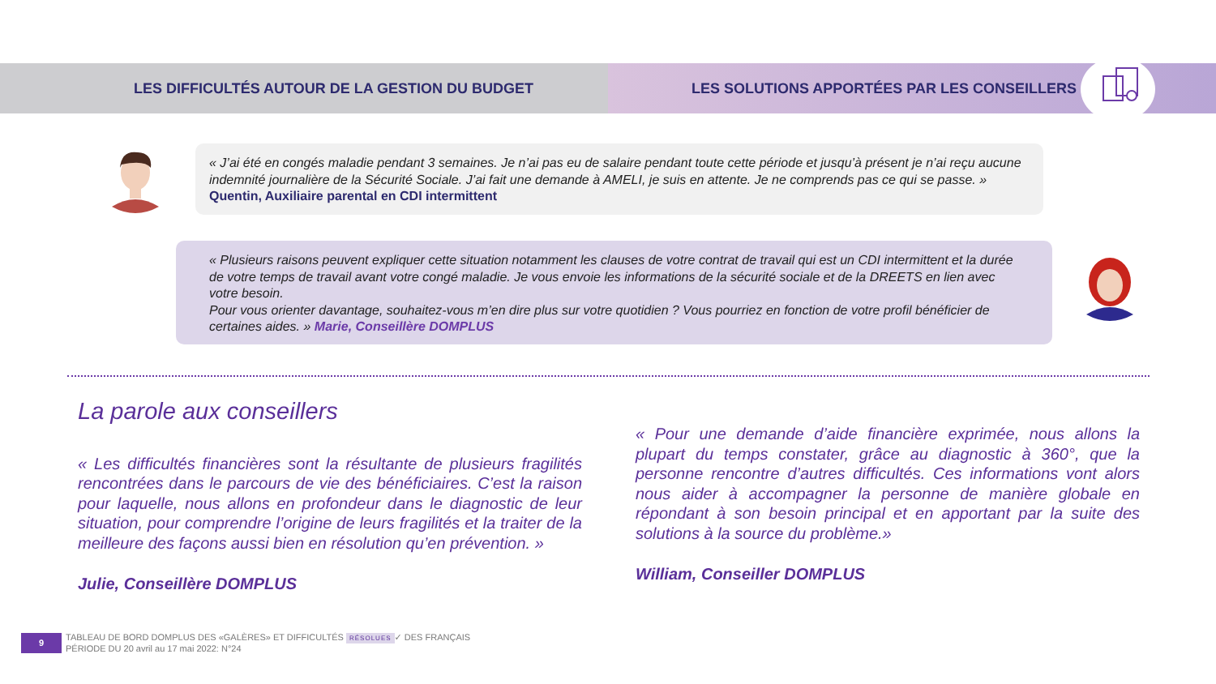LES DIFFICULTÉS AUTOUR DE LA GESTION DU BUDGET LES SOLUTIONS APPORTÉES PAR LES CONSEILLERS
« J’ai été en congés maladie pendant 3 semaines. Je n’ai pas eu de salaire pendant toute cette période et jusqu’à présent je n’ai reçu aucune indemnité journalière de la Sécurité Sociale. J’ai fait une demande à AMELI, je suis en attente. Je ne comprends pas ce qui se passe. » Quentin, Auxiliaire parental en CDI intermittent
« Plusieurs raisons peuvent expliquer cette situation notamment les clauses de votre contrat de travail qui est un CDI intermittent et la durée de votre temps de travail avant votre congé maladie. Je vous envoie les informations de la sécurité sociale et de la DREETS en lien avec votre besoin.
Pour vous orienter davantage, souhaitez-vous m’en dire plus sur votre quotidien ? Vous pourriez en fonction de votre profil bénéficier de certaines aides. » Marie, Conseillère DOMPLUS
La parole aux conseillers
« Les difficultés financières sont la résultante de plusieurs fragilités rencontrées dans le parcours de vie des bénéficiaires. C’est la raison pour laquelle, nous allons en profondeur dans le diagnostic de leur situation, pour comprendre l’origine de leurs fragilités et la traiter de la meilleure des façons aussi bien en résolution qu’en prévention. »
Julie, Conseillère DOMPLUS
« Pour une demande d’aide financière exprimée, nous allons la plupart du temps constater, grâce au diagnostic à 360°, que la personne rencontre d’autres difficultés. Ces informations vont alors nous aider à accompagner la personne de manière globale en répondant à son besoin principal et en apportant par la suite des solutions à la source du problème.»
William, Conseiller DOMPLUS
9
TABLEAU DE BORD DOMPLUS DES «GALÈRES» ET DIFFICULTÉS RÉSOLUES ✓ DES FRANÇAIS
PÉRIODE DU 20 avril au 17 mai 2022: N°24